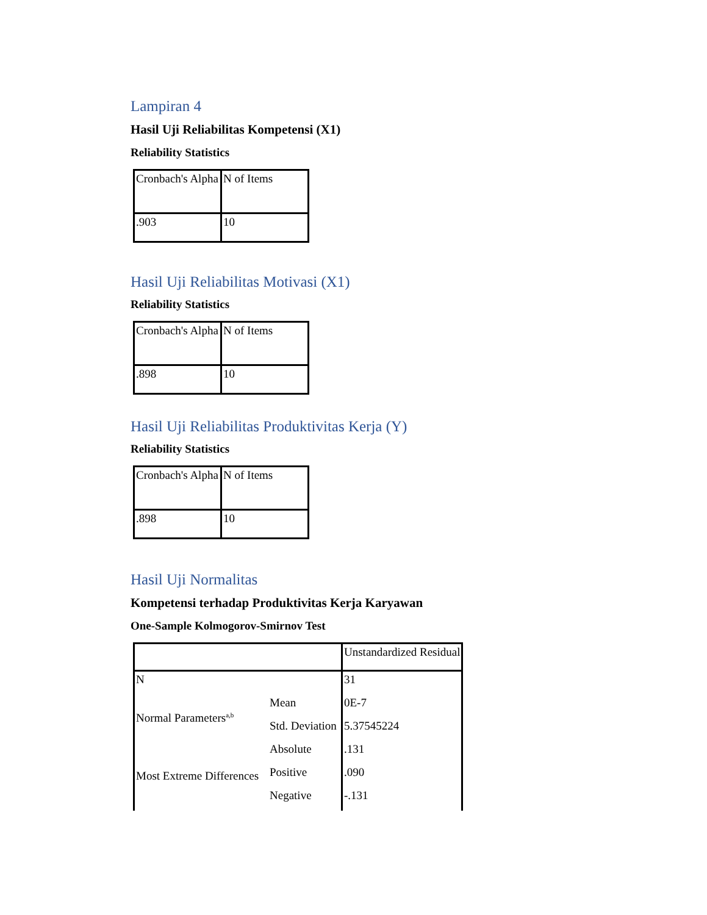Lampiran 4
Hasil Uji Reliabilitas Kompetensi (X1)
Reliability Statistics
| Cronbach's Alpha | N of Items |
| .903 | 10 |
Hasil Uji Reliabilitas Motivasi (X1)
Reliability Statistics
| Cronbach's Alpha | N of Items |
| .898 | 10 |
Hasil Uji Reliabilitas Produktivitas Kerja (Y)
Reliability Statistics
| Cronbach's Alpha | N of Items |
| .898 | 10 |
Hasil Uji Normalitas
Kompetensi terhadap Produktivitas Kerja Karyawan
One-Sample Kolmogorov-Smirnov Test
| | | Unstandardized Residual |
| N | | 31 |
| Normal Parameters<sup>a,b</sup> | Mean | 0E-7 |
| | Std. Deviation | 5.37545224 |
| Most Extreme Differences | Absolute | .131 |
| | Positive | .090 |
| | Negative | -.131 |